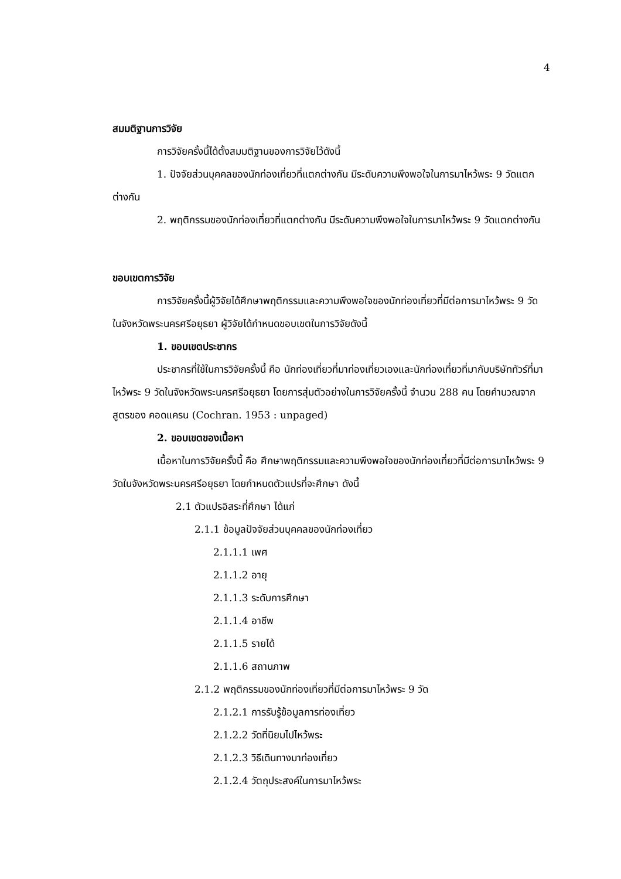4
สมมติฐานการวิจัย
การวิจัยครั้งนี้ได้ตั้งสมมติฐานของการวิจัยไว้ดังนี้
1. ปัจจัยส่วนบุคคลของนักท่องเที่ยวที่แตกต่างกัน มีระดับความพึงพอใจในการมาไหว้พระ 9 วัดแตกต่างกัน
2. พฤติกรรมของนักท่องเที่ยวที่แตกต่างกัน มีระดับความพึงพอใจในการมาไหว้พระ 9 วัดแตกต่างกัน
ขอบเขตการวิจัย
การวิจัยครั้งนี้ผู้วิจัยได้ศึกษาพฤติกรรมและความพึงพอใจของนักท่องเที่ยวที่มีต่อการมาไหว้พระ 9 วัด ในจังหวัดพระนครศรีอยุธยา ผู้วิจัยได้กำหนดขอบเขตในการวิจัยดังนี้
1. ขอบเขตประชากร
ประชากรที่ใช้ในการวิจัยครั้งนี้ คือ นักท่องเที่ยวที่มาท่องเที่ยวเองและนักท่องเที่ยวที่มากับบริษัททัวร์ที่มาไหว้พระ 9 วัดในจังหวัดพระนครศรีอยุธยา โดยการสุ่มตัวอย่างในการวิจัยครั้งนี้ จำนวน 288 คน โดยคำนวณจากสูตรของ คอดแครน (Cochran. 1953 : unpaged)
2. ขอบเขตของเนื้อหา
เนื้อหาในการวิจัยครั้งนี้ คือ ศึกษาพฤติกรรมและความพึงพอใจของนักท่องเที่ยวที่มีต่อการมาไหว้พระ 9 วัดในจังหวัดพระนครศรีอยุธยา โดยกำหนดตัวแปรที่จะศึกษา ดังนี้
2.1 ตัวแปรอิสระที่ศึกษา ได้แก่
2.1.1 ข้อมูลปัจจัยส่วนบุคคลของนักท่องเที่ยว
2.1.1.1 เพศ
2.1.1.2 อายุ
2.1.1.3 ระดับการศึกษา
2.1.1.4 อาชีพ
2.1.1.5 รายได้
2.1.1.6 สถานภาพ
2.1.2 พฤติกรรมของนักท่องเที่ยวที่มีต่อการมาไหว้พระ 9 วัด
2.1.2.1 การรับรู้ข้อมูลการท่องเที่ยว
2.1.2.2 วัดที่นิยมไปไหว้พระ
2.1.2.3 วิธีเดินทางมาท่องเที่ยว
2.1.2.4 วัตถุประสงค์ในการมาไหว้พระ